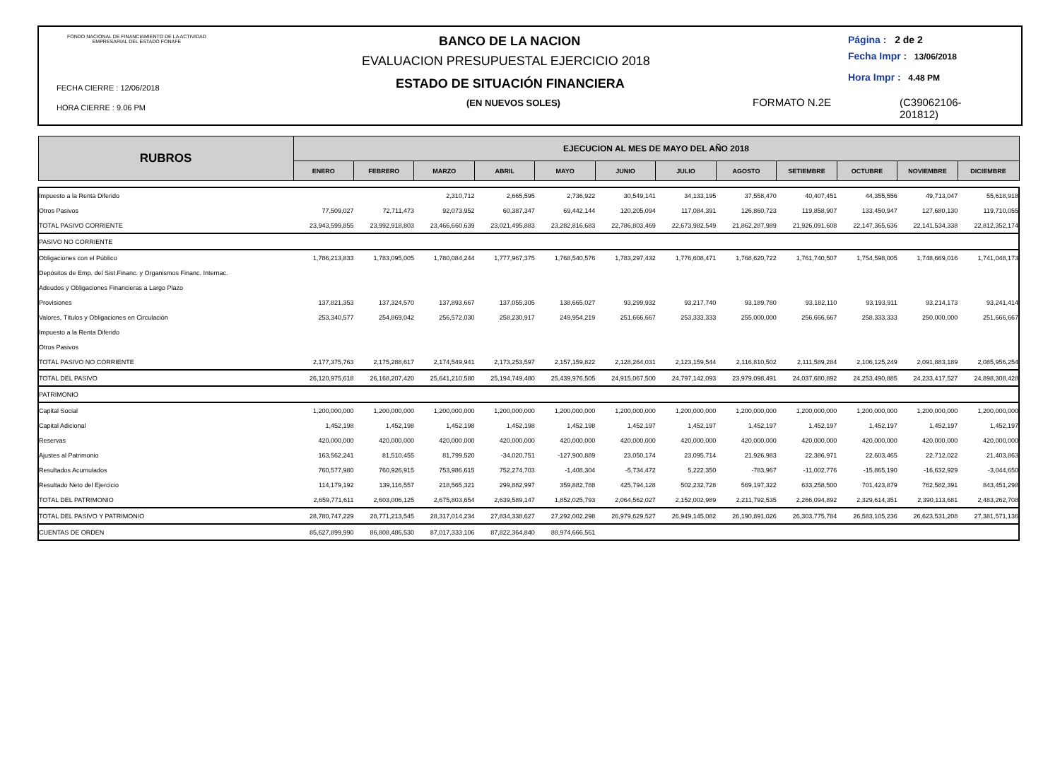FONDO NACIONAL DE FINANCIAMIENTO DE LA ACTIVIDAD
EMPRESARIAL DEL ESTADO FONAFE
FECHA CIERRE : 12/06/2018
HORA CIERRE : 9.06 PM
BANCO DE LA NACION
EVALUACION PRESUPUESTAL EJERCICIO 2018
ESTADO DE SITUACIÓN FINANCIERA
(EN NUEVOS SOLES)
Página : 2 de 2
Fecha Impr : 13/06/2018
Hora Impr : 4.48 PM
FORMATO N.2E
(C39062106-
201812)
| RUBROS | EJECUCION AL MES DE MAYO DEL AÑO 2018 | | | | | | | | | | | |
| --- | --- | --- | --- | --- | --- | --- | --- | --- | --- | --- | --- | --- |
| | ENERO | FEBRERO | MARZO | ABRIL | MAYO | JUNIO | JULIO | AGOSTO | SETIEMBRE | OCTUBRE | NOVIEMBRE | DICIEMBRE |
| Impuesto a la Renta Diferido | | | 2,310,712 | 2,665,595 | 2,736,922 | 30,549,141 | 34,133,195 | 37,558,470 | 40,407,451 | 44,355,556 | 49,713,047 | 55,618,918 |
| Otros Pasivos | 77,509,027 | 72,711,473 | 92,073,952 | 60,387,347 | 69,442,144 | 120,205,094 | 117,084,391 | 126,860,723 | 119,858,907 | 133,450,947 | 127,680,130 | 119,710,055 |
| TOTAL PASIVO CORRIENTE | 23,943,599,855 | 23,992,918,803 | 23,466,660,639 | 23,021,495,883 | 23,282,816,683 | 22,786,803,469 | 22,673,982,549 | 21,862,287,989 | 21,926,091,608 | 22,147,365,636 | 22,141,534,338 | 22,812,352,174 |
| PASIVO NO CORRIENTE | | | | | | | | | | | | |
| Obligaciones con el Público | 1,786,213,833 | 1,783,095,005 | 1,780,084,244 | 1,777,967,375 | 1,768,540,576 | 1,783,297,432 | 1,776,608,471 | 1,768,620,722 | 1,761,740,507 | 1,754,598,005 | 1,748,669,016 | 1,741,048,173 |
| Depósitos de Emp. del Sist.Financ. y Organismos Financ. Internac. | | | | | | | | | | | | |
| Adeudos y Obligaciones Financieras a Largo Plazo | | | | | | | | | | | | |
| Provisiones | 137,821,353 | 137,324,570 | 137,893,667 | 137,055,305 | 138,665,027 | 93,299,932 | 93,217,740 | 93,189,780 | 93,182,110 | 93,193,911 | 93,214,173 | 93,241,414 |
| Valores, Títulos y Obligaciones en Circulación | 253,340,577 | 254,869,042 | 256,572,030 | 258,230,917 | 249,954,219 | 251,666,667 | 253,333,333 | 255,000,000 | 256,666,667 | 258,333,333 | 250,000,000 | 251,666,667 |
| Impuesto a la Renta Diferido | | | | | | | | | | | | |
| Otros Pasivos | | | | | | | | | | | | |
| TOTAL PASIVO NO CORRIENTE | 2,177,375,763 | 2,175,288,617 | 2,174,549,941 | 2,173,253,597 | 2,157,159,822 | 2,128,264,031 | 2,123,159,544 | 2,116,810,502 | 2,111,589,284 | 2,106,125,249 | 2,091,883,189 | 2,085,956,254 |
| TOTAL DEL PASIVO | 26,120,975,618 | 26,168,207,420 | 25,641,210,580 | 25,194,749,480 | 25,439,976,505 | 24,915,067,500 | 24,797,142,093 | 23,979,098,491 | 24,037,680,892 | 24,253,490,885 | 24,233,417,527 | 24,898,308,428 |
| PATRIMONIO | | | | | | | | | | | | |
| Capital Social | 1,200,000,000 | 1,200,000,000 | 1,200,000,000 | 1,200,000,000 | 1,200,000,000 | 1,200,000,000 | 1,200,000,000 | 1,200,000,000 | 1,200,000,000 | 1,200,000,000 | 1,200,000,000 | 1,200,000,000 |
| Capital Adicional | 1,452,198 | 1,452,198 | 1,452,198 | 1,452,198 | 1,452,198 | 1,452,197 | 1,452,197 | 1,452,197 | 1,452,197 | 1,452,197 | 1,452,197 | 1,452,197 |
| Reservas | 420,000,000 | 420,000,000 | 420,000,000 | 420,000,000 | 420,000,000 | 420,000,000 | 420,000,000 | 420,000,000 | 420,000,000 | 420,000,000 | 420,000,000 | 420,000,000 |
| Ajustes al Patrimonio | 163,562,241 | 81,510,455 | 81,799,520 | -34,020,751 | -127,900,889 | 23,050,174 | 23,095,714 | 21,926,983 | 22,386,971 | 22,603,465 | 22,712,022 | 21,403,863 |
| Resultados Acumulados | 760,577,980 | 760,926,915 | 753,986,615 | 752,274,703 | -1,408,304 | -5,734,472 | 5,222,350 | -783,967 | -11,002,776 | -15,865,190 | -16,632,929 | -3,044,650 |
| Resultado Neto del Ejercicio | 114,179,192 | 139,116,557 | 218,565,321 | 299,882,997 | 359,882,788 | 425,794,128 | 502,232,728 | 569,197,322 | 633,258,500 | 701,423,879 | 762,582,391 | 843,451,298 |
| TOTAL DEL PATRIMONIO | 2,659,771,611 | 2,603,006,125 | 2,675,803,654 | 2,639,589,147 | 1,852,025,793 | 2,064,562,027 | 2,152,002,989 | 2,211,792,535 | 2,266,094,892 | 2,329,614,351 | 2,390,113,681 | 2,483,262,708 |
| TOTAL DEL PASIVO Y PATRIMONIO | 28,780,747,229 | 28,771,213,545 | 28,317,014,234 | 27,834,338,627 | 27,292,002,298 | 26,979,629,527 | 26,949,145,082 | 26,190,891,026 | 26,303,775,784 | 26,583,105,236 | 26,623,531,208 | 27,381,571,136 |
| CUENTAS DE ORDEN | 85,627,899,990 | 86,808,486,530 | 87,017,333,106 | 87,822,364,840 | 88,974,666,561 | | | | | | | |